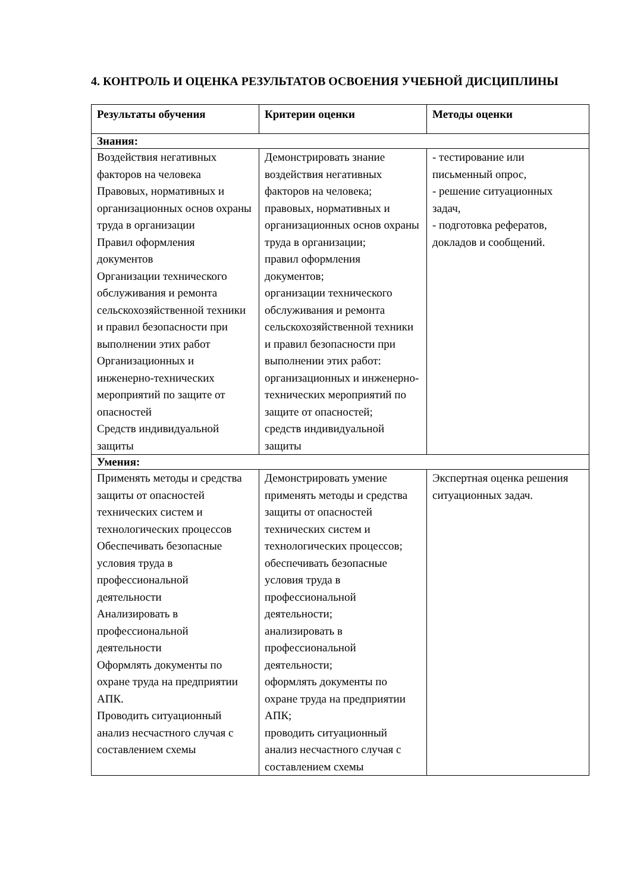4. КОНТРОЛЬ И ОЦЕНКА РЕЗУЛЬТАТОВ ОСВОЕНИЯ УЧЕБНОЙ ДИСЦИПЛИНЫ
| Результаты обучения | Критерии оценки | Методы оценки |
| --- | --- | --- |
| Знания: | | |
| Воздействия негативных факторов на человека Правовых, нормативных и организационных основ охраны труда в организации Правил оформления документов Организации технического обслуживания и ремонта сельскохозяйственной техники и правил безопасности при выполнении этих работ Организационных и инженерно-технических мероприятий по защите от опасностей Средств индивидуальной защиты | Демонстрировать знание воздействия негативных факторов на человека; правовых, нормативных и организационных основ охраны труда в организации; правил оформления документов; организации технического обслуживания и ремонта сельскохозяйственной техники и правил безопасности при выполнении этих работ: организационных и инженерно-технических мероприятий по защите от опасностей; средств индивидуальной защиты | - тестирование или письменный опрос, - решение ситуационных задач, - подготовка рефератов, докладов и сообщений. |
| Умения: | | |
| Применять методы и средства защиты от опасностей технических систем и технологических процессов Обеспечивать безопасные условия труда в профессиональной деятельности Анализировать в профессиональной деятельности Оформлять документы по охране труда на предприятии АПК. Проводить ситуационный анализ несчастного случая с составлением схемы | Демонстрировать умение применять методы и средства защиты от опасностей технических систем и технологических процессов; обеспечивать безопасные условия труда в профессиональной деятельности; анализировать в профессиональной деятельности; оформлять документы по охране труда на предприятии АПК; проводить ситуационный анализ несчастного случая с составлением схемы | Экспертная оценка решения ситуационных задач. |